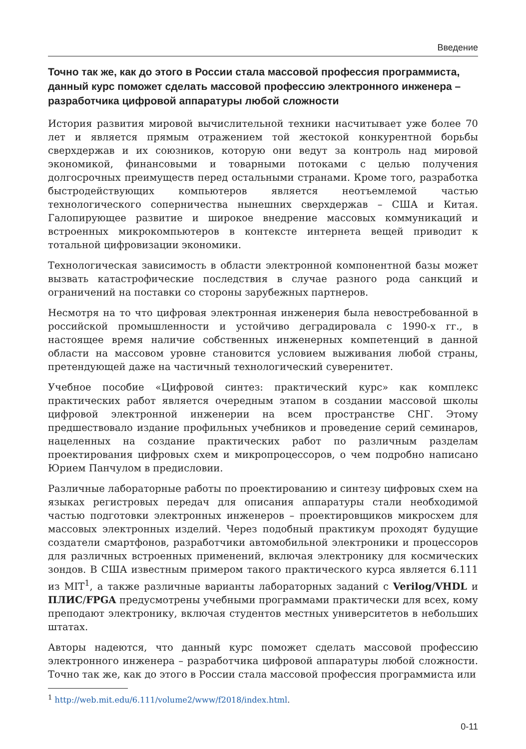Введение
Точно так же, как до этого в России стала массовой профессия программиста, данный курс поможет сделать массовой профессию электронного инженера – разработчика цифровой аппаратуры любой сложности
История развития мировой вычислительной техники насчитывает уже более 70 лет и является прямым отражением той жестокой конкурентной борьбы сверхдержав и их союзников, которую они ведут за контроль над мировой экономикой, финансовыми и товарными потоками с целью получения долгосрочных преимуществ перед остальными странами. Кроме того, разработка быстродействующих компьютеров является неотъемлемой частью технологического соперничества нынешних сверхдержав – США и Китая. Галопирующее развитие и широкое внедрение массовых коммуникаций и встроенных микрокомпьютеров в контексте интернета вещей приводит к тотальной цифровизации экономики.
Технологическая зависимость в области электронной компонентной базы может вызвать катастрофические последствия в случае разного рода санкций и ограничений на поставки со стороны зарубежных партнеров.
Несмотря на то что цифровая электронная инженерия была невостребованной в российской промышленности и устойчиво деградировала с 1990-х гг., в настоящее время наличие собственных инженерных компетенций в данной области на массовом уровне становится условием выживания любой страны, претендующей даже на частичный технологический суверенитет.
Учебное пособие «Цифровой синтез: практический курс» как комплекс практических работ является очередным этапом в создании массовой школы цифровой электронной инженерии на всем пространстве СНГ. Этому предшествовало издание профильных учебников и проведение серий семинаров, нацеленных на создание практических работ по различным разделам проектирования цифровых схем и микропроцессоров, о чем подробно написано Юрием Панчулом в предисловии.
Различные лабораторные работы по проектированию и синтезу цифровых схем на языках регистровых передач для описания аппаратуры стали необходимой частью подготовки электронных инженеров – проектировщиков микросхем для массовых электронных изделий. Через подобный практикум проходят будущие создатели смартфонов, разработчики автомобильной электроники и процессоров для различных встроенных применений, включая электронику для космических зондов. В США известным примером такого практического курса является 6.111 из MIT<sup>1</sup>, а также различные варианты лабораторных заданий с Verilog/VHDL и ПЛИС/FPGA предусмотрены учебными программами практически для всех, кому преподают электронику, включая студентов местных университетов в небольших штатах.
Авторы надеются, что данный курс поможет сделать массовой профессию электронного инженера – разработчика цифровой аппаратуры любой сложности. Точно так же, как до этого в России стала массовой профессия программиста или
<sup>1</sup> http://web.mit.edu/6.111/volume2/www/f2018/index.html.
0-11